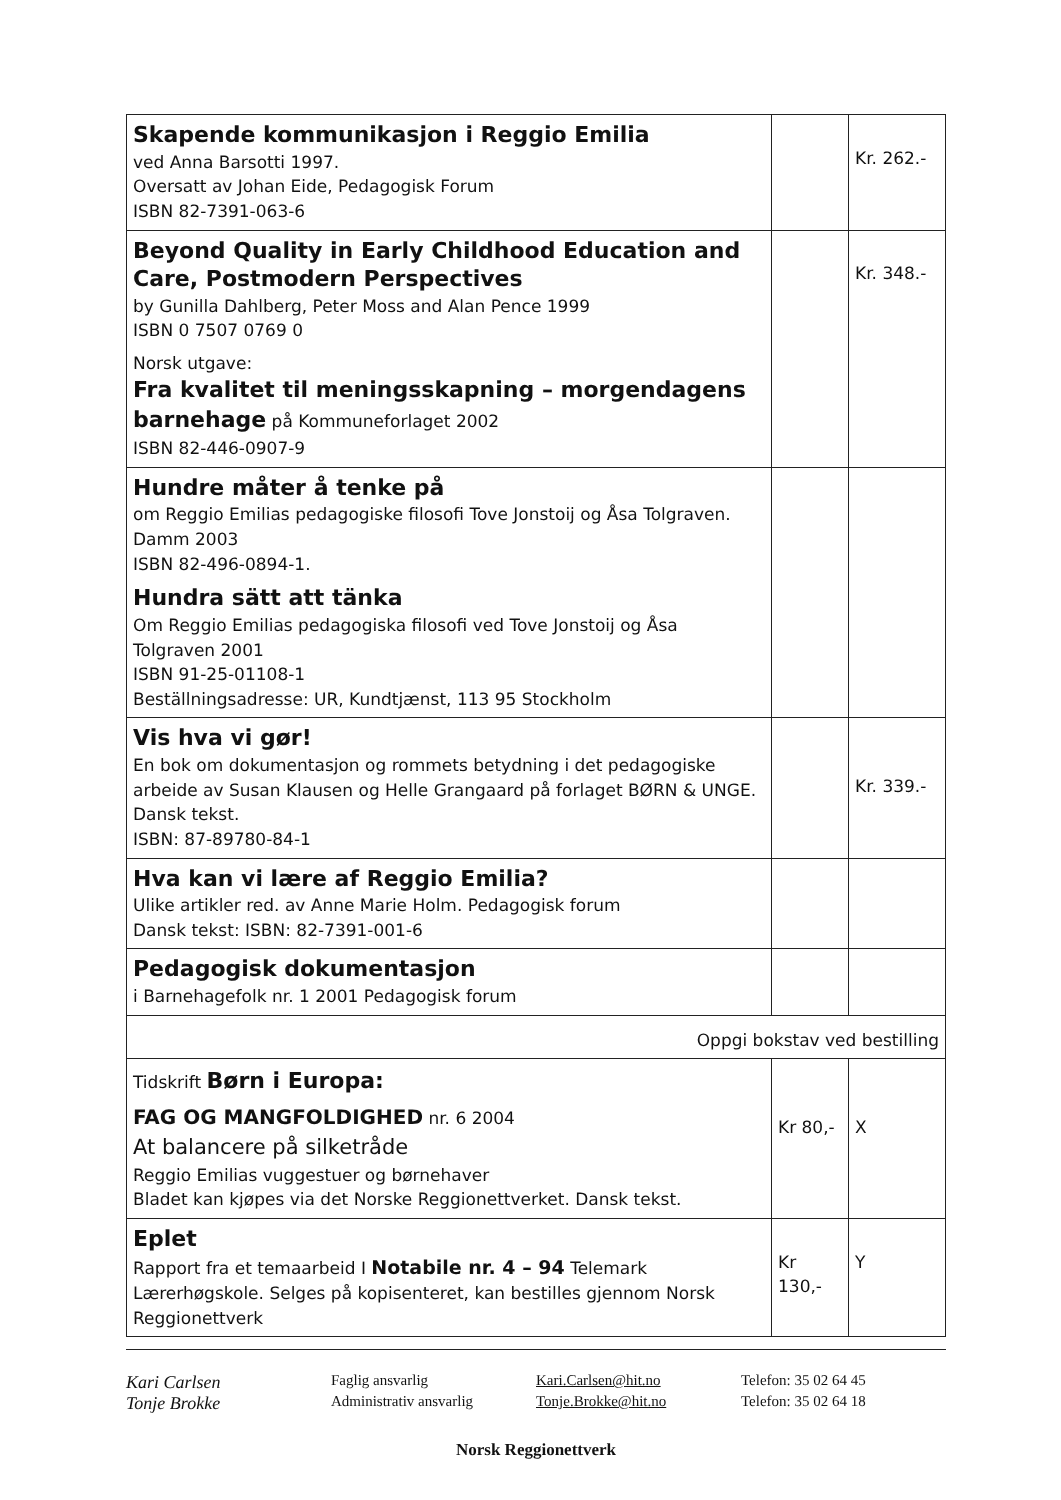| Skapende kommunikasjon i Reggio Emilia ved Anna Barsotti 1997. Oversatt av Johan Eide, Pedagogisk Forum ISBN 82-7391-063-6 | | Kr. 262.- |
| Beyond Quality in Early Childhood Education and Care, Postmodern Perspectives by Gunilla Dahlberg, Peter Moss and Alan Pence 1999 ISBN 0 7507 0769 0 Norsk utgave: Fra kvalitet til meningsskapning – morgendagens barnehage på Kommuneforlaget 2002 ISBN 82-446-0907-9 | | Kr. 348.- |
| Hundre måter å tenke på om Reggio Emilias pedagogiske filosofi Tove Jonstoij og Åsa Tolgraven. Damm 2003 ISBN 82-496-0894-1. Hundra sätt att tänka Om Reggio Emilias pedagogiska filosofi ved Tove Jonstoij og Åsa Tolgraven 2001 ISBN 91-25-01108-1 Beställningsadresse: UR, Kundtjænst, 113 95 Stockholm | | |
| Vis hva vi gør! En bok om dokumentasjon og rommets betydning i det pedagogiske arbeide av Susan Klausen og Helle Grangaard på forlaget BØRN & UNGE. Dansk tekst. ISBN: 87-89780-84-1 | | Kr. 339.- |
| Hva kan vi lære af Reggio Emilia? Ulike artikler red. av Anne Marie Holm. Pedagogisk forum Dansk tekst: ISBN: 82-7391-001-6 | | |
| Pedagogisk dokumentasjon i Barnehagefolk nr. 1 2001 Pedagogisk forum | | |
| Oppgi bokstav ved bestilling | | |
| Tidskrift Børn i Europa: FAG OG MANGFOLDIGHED nr. 6 2004 At balancere på silketråde Reggio Emilias vuggestuer og børnehaver Bladet kan kjøpes via det Norske Reggionettverket. Dansk tekst. | Kr 80,- | X |
| Eplet Rapport fra et temaarbeid I Notabile nr. 4 – 94 Telemark Lærerhøgskole. Selges på kopisenteret, kan bestilles gjennom Norsk Reggionettverk | Kr 130,- | Y |
Kari Carlsen
Faglig ansvarlig Kari.Carlsen@hit.no Telefon: 35 02 64 45
Tonje Brokke
Administrativ ansvarlig Tonje.Brokke@hit.no Telefon: 35 02 64 18
Norsk Reggionettverk